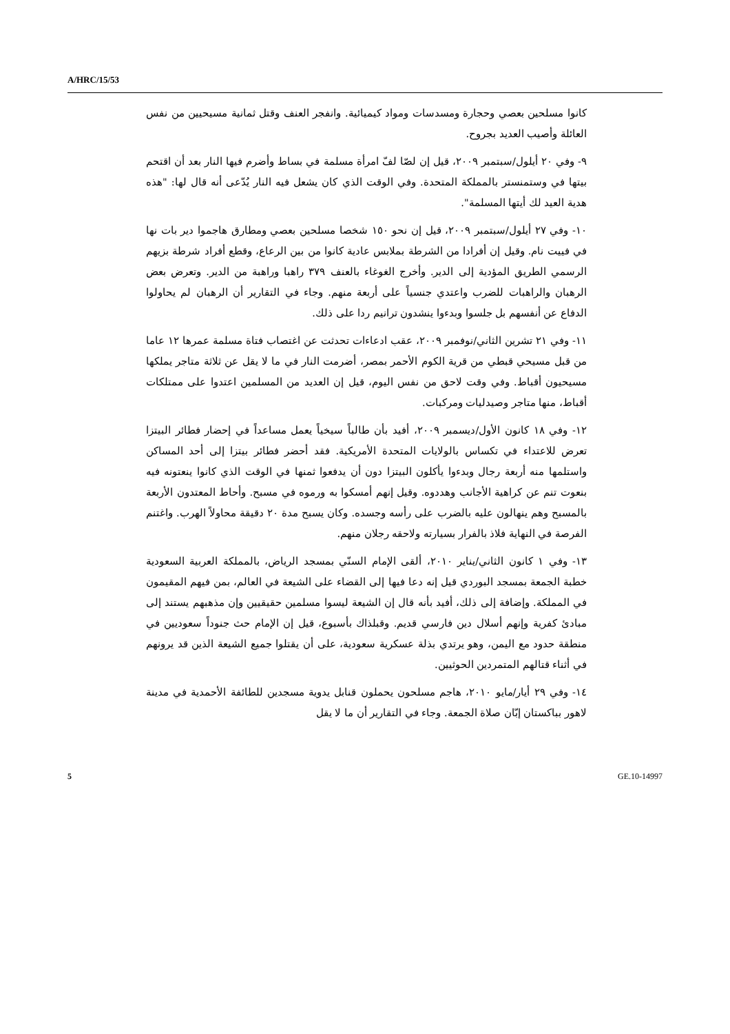A/HRC/15/53
كانوا مسلحين بعصي وحجارة ومسدسات ومواد كيميائية. وانفجر العنف وقتل ثمانية مسيحيين من نفس العائلة وأصيب العديد بجروح.
٩- وفي ٢٠ أيلول/سبتمبر ٢٠٠٩، قيل إن لصّا لفّ امرأة مسلمة في بساط وأضرم فيها النار بعد أن اقتحم بيتها في وستمنستر بالمملكة المتحدة. وفي الوقت الذي كان يشعل فيه النار يُدّعى أنه قال لها: "هذه هدية العيد لك أيتها المسلمة".
١٠- وفي ٢٧ أيلول/سبتمبر ٢٠٠٩، قيل إن نحو ١٥٠ شخصا مسلحين بعصي ومطارق هاجموا دير بات نها في فييت نام. وقيل إن أفرادا من الشرطة بملابس عادية كانوا من بين الرعاع، وقطع أفراد شرطة بزيهم الرسمي الطريق المؤدية إلى الدير. وأخرج الغوغاء بالعنف ٣٧٩ راهبا وراهبة من الدير. وتعرض بعض الرهبان والراهبات للضرب واعتدي جنسياً على أربعة منهم. وجاء في التقارير أن الرهبان لم يحاولوا الدفاع عن أنفسهم بل جلسوا وبدءوا ينشدون ترانيم ردا على ذلك.
١١- وفي ٢١ تشرين الثاني/نوفمبر ٢٠٠٩، عقب ادعاءات تحدثت عن اغتصاب فتاة مسلمة عمرها ١٢ عاما من قبل مسيحي قبطي من قرية الكوم الأحمر بمصر، أضرمت النار في ما لا يقل عن ثلاثة متاجر يملكها مسيحيون أقباط. وفي وقت لاحق من نفس اليوم، قيل إن العديد من المسلمين اعتدوا على ممتلكات أقباط، منها متاجر وصيدليات ومركبات.
١٢- وفي ١٨ كانون الأول/ديسمبر ٢٠٠٩، أفيد بأن طالباً سيخياً يعمل مساعداً في إحضار فطائر البيتزا تعرض للاعتداء في تكساس بالولايات المتحدة الأمريكية. فقد أحضر فطائر بيتزا إلى أحد المساكن واستلمها منه أربعة رجال وبدءوا يأكلون البيتزا دون أن يدفعوا ثمنها في الوقت الذي كانوا ينعتونه فيه بنعوت تنم عن كراهية الأجانب وهددوه. وقيل إنهم أمسكوا به ورموه في مسبح. وأحاط المعتدون الأربعة بالمسبح وهم ينهالون عليه بالضرب على رأسه وجسده. وكان يسبح مدة ٢٠ دقيقة محاولاً الهرب. واغتنم الفرصة في النهاية فلاذ بالفرار بسيارته ولاحقه رجلان منهم.
١٣- وفي ١ كانون الثاني/يناير ٢٠١٠، ألقى الإمام السنّي بمسجد الرياض، بالمملكة العربية السعودية خطبة الجمعة بمسجد البوردي قيل إنه دعا فيها إلى القضاء على الشيعة في العالم، بمن فيهم المقيمون في المملكة. وإضافة إلى ذلك، أفيد بأنه قال إن الشيعة ليسوا مسلمين حقيقيين وإن مذهبهم يستند إلى مبادئ كفرية وإنهم أسلال دين فارسي قديم. وقبلذاك بأسبوع، قيل إن الإمام حث جنوداً سعوديين في منطقة حدود مع اليمن، وهو يرتدي بذلة عسكرية سعودية، على أن يقتلوا جميع الشيعة الذين قد يرونهم في أثناء قتالهم المتمردين الحوثيين.
١٤- وفي ٢٩ أيار/مايو ٢٠١٠، هاجم مسلحون يحملون قنابل يدوية مسجدين للطائفة الأحمدية في مدينة لاهور بباكستان إبّان صلاة الجمعة. وجاء في التقارير أن ما لا يقل
5 GE.10-14997